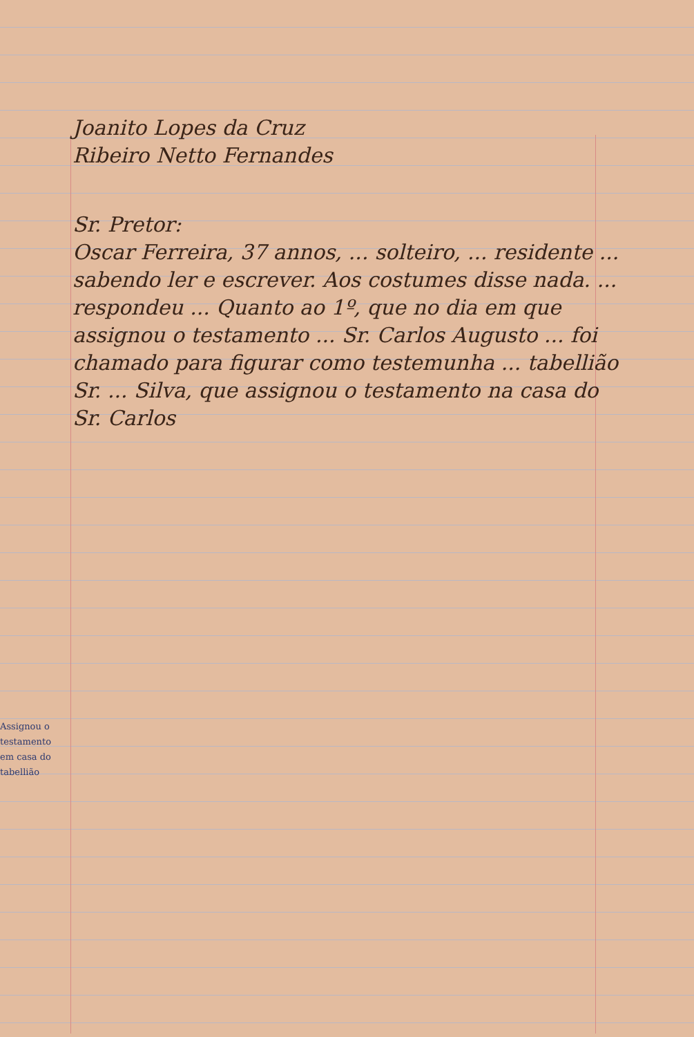Joanito Lopes da Cruz
Ribeiro Netto Fernandes
Sr. Pretor:
Oscar Ferreira, 37 annos, ... solteiro, ... residente ... sabendo ler e escrever. Aos costumes disse nada. ... respondeu ... Quanto ao 1º, que no dia em que assignou o testamento ... Sr. Carlos Augusto ... foi chamado para figurar como testemunha ... tabellião Sr. ... Silva, que assignou o testamento na casa do Sr. Carlos
Assignou o testamento em casa do tabellião